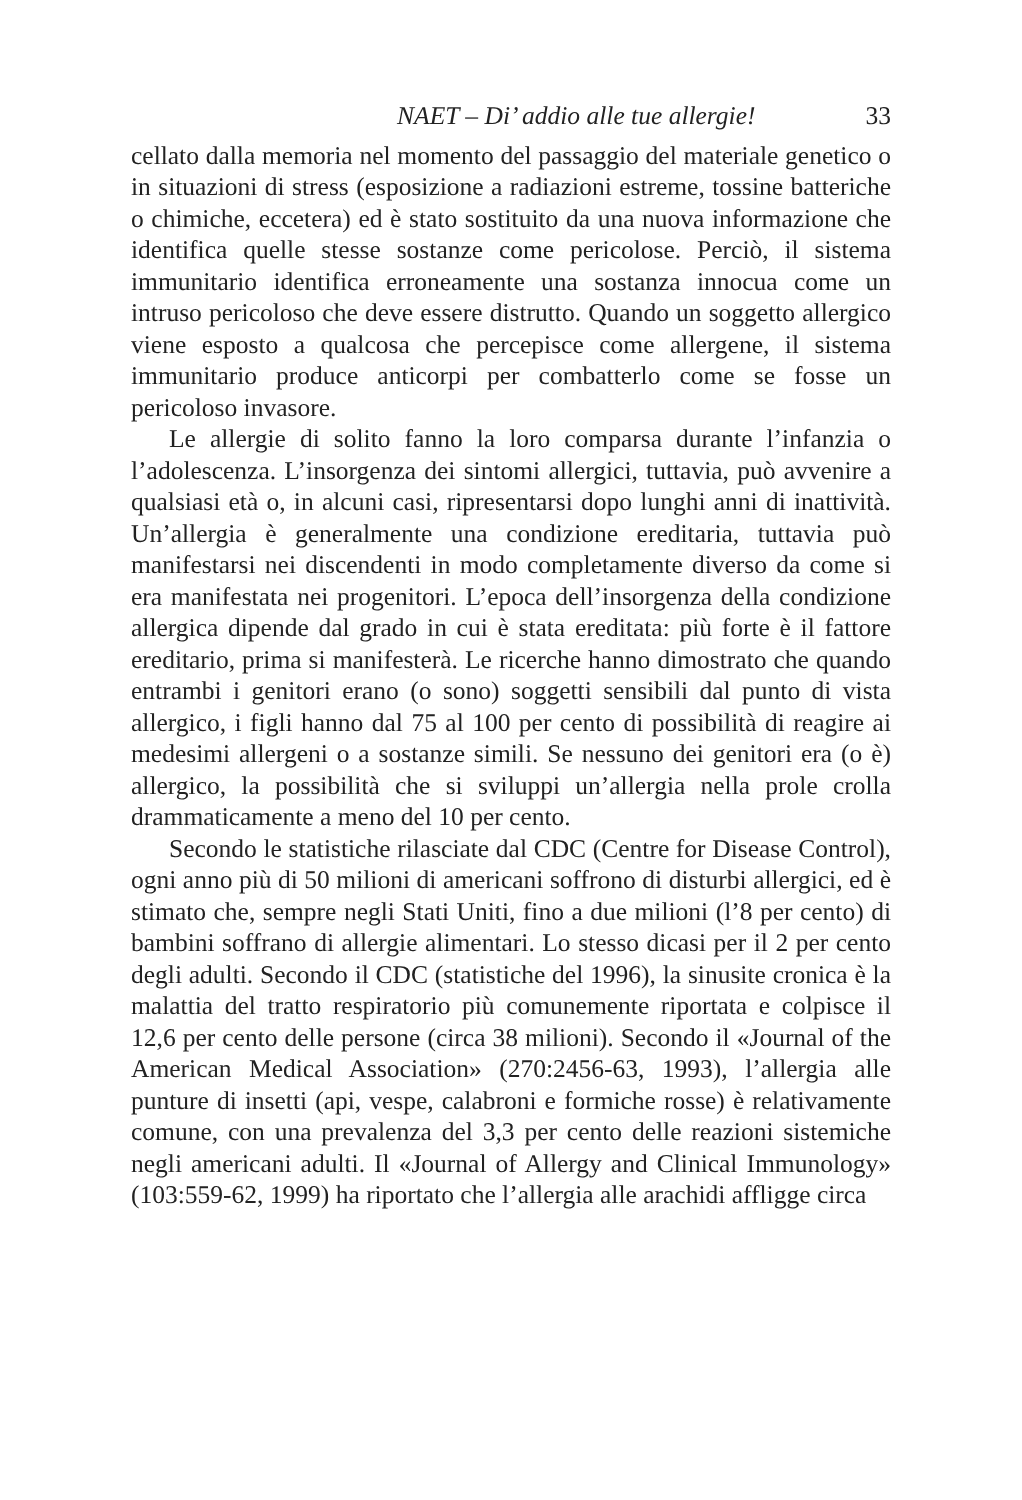NAET – Di’ addio alle tue allergie! 33
cellato dalla memoria nel momento del passaggio del materiale genetico o in situazioni di stress (esposizione a radiazioni estreme, tossine batteriche o chimiche, eccetera) ed è stato sostituito da una nuova informazione che identifica quelle stesse sostanze come pericolose. Perciò, il sistema immunitario identifica erroneamente una sostanza innocua come un intruso pericoloso che deve essere distrutto. Quando un soggetto allergico viene esposto a qualcosa che percepisce come allergene, il sistema immunitario produce anticorpi per combatterlo come se fosse un pericoloso invasore.
Le allergie di solito fanno la loro comparsa durante l’infanzia o l’adolescenza. L’insorgenza dei sintomi allergici, tuttavia, può avvenire a qualsiasi età o, in alcuni casi, ripresentarsi dopo lunghi anni di inattività. Un’allergia è generalmente una condizione ereditaria, tuttavia può manifestarsi nei discendenti in modo completamente diverso da come si era manifestata nei progenitori. L’epoca dell’insorgenza della condizione allergica dipende dal grado in cui è stata ereditata: più forte è il fattore ereditario, prima si manifesterà. Le ricerche hanno dimostrato che quando entrambi i genitori erano (o sono) soggetti sensibili dal punto di vista allergico, i figli hanno dal 75 al 100 per cento di possibilità di reagire ai medesimi allergeni o a sostanze simili. Se nessuno dei genitori era (o è) allergico, la possibilità che si sviluppi un’allergia nella prole crolla drammaticamente a meno del 10 per cento.
Secondo le statistiche rilasciate dal CDC (Centre for Disease Control), ogni anno più di 50 milioni di americani soffrono di disturbi allergici, ed è stimato che, sempre negli Stati Uniti, fino a due milioni (l’8 per cento) di bambini soffrano di allergie alimentari. Lo stesso dicasi per il 2 per cento degli adulti. Secondo il CDC (statistiche del 1996), la sinusite cronica è la malattia del tratto respiratorio più comunemente riportata e colpisce il 12,6 per cento delle persone (circa 38 milioni). Secondo il «Journal of the American Medical Association» (270:2456-63, 1993), l’allergia alle punture di insetti (api, vespe, calabroni e formiche rosse) è relativamente comune, con una prevalenza del 3,3 per cento delle reazioni sistemiche negli americani adulti. Il «Journal of Allergy and Clinical Immunology» (103:559-62, 1999) ha riportato che l’allergia alle arachidi affligge circa